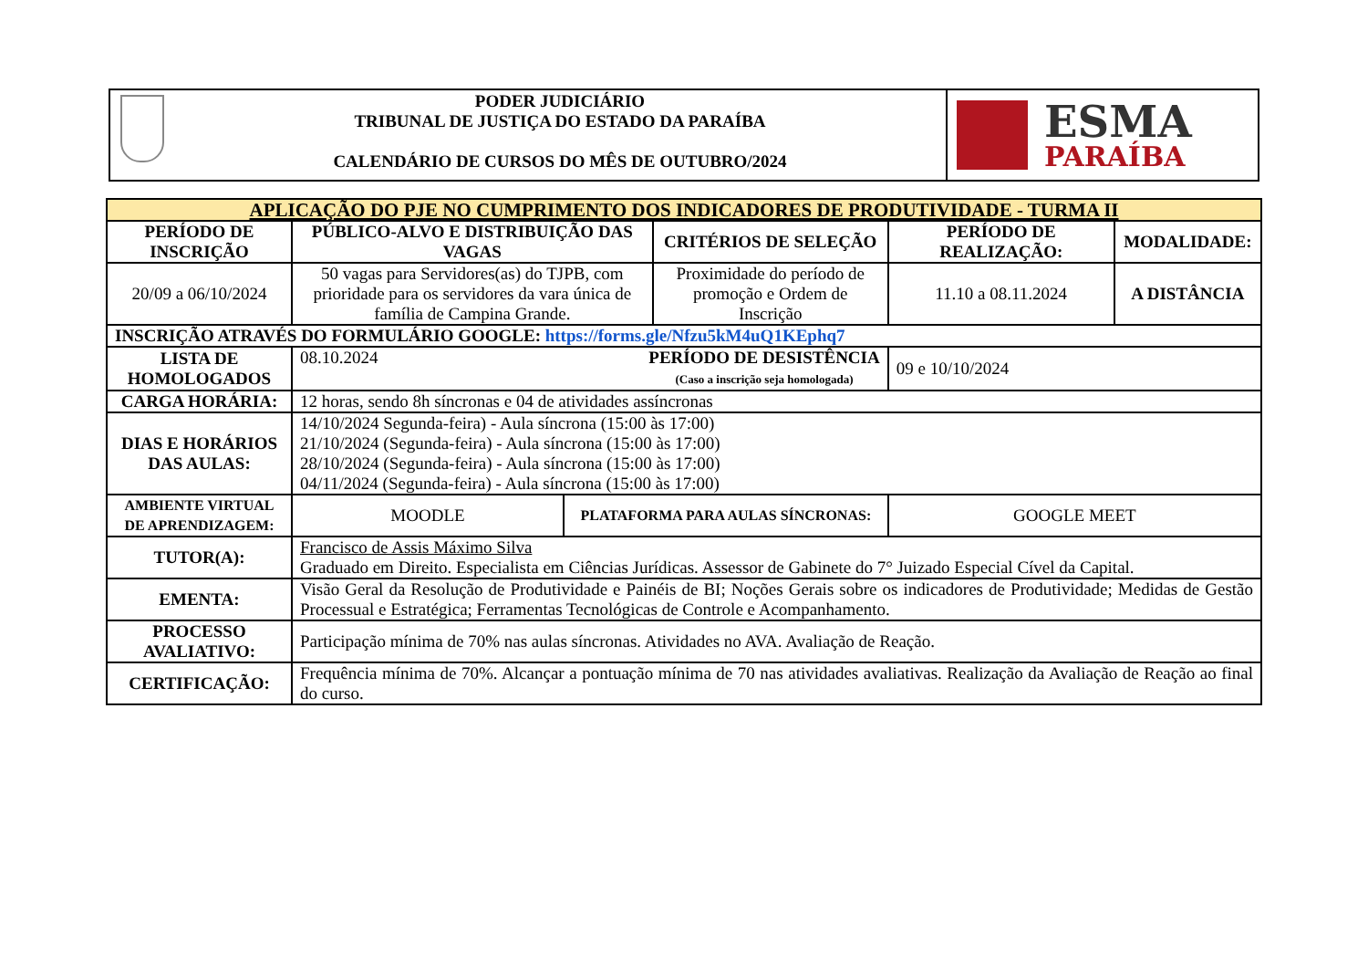| | PODER JUDICIÁRIO TRIBUNAL DE JUSTIÇA DO ESTADO DA PARAÍBA CALENDÁRIO DE CURSOS DO MÊS DE OUTUBRO/2024 | ESMA PARAÍBA |
| APLICAÇÃO DO PJE NO CUMPRIMENTO DOS INDICADORES DE PRODUTIVIDADE - TURMA II | | | | | |
| --- | --- | --- | --- | --- | --- |
| PERÍODO DE INSCRIÇÃO | PÚBLICO-ALVO E DISTRIBUIÇÃO DAS VAGAS | | CRITÉRIOS DE SELEÇÃO | PERÍODO DE REALIZAÇÃO: | MODALIDADE: |
| 20/09 a 06/10/2024 | 50 vagas para Servidores(as) do TJPB, com prioridade para os servidores da vara única de família de Campina Grande. | | Proximidade do período de promoção e Ordem de Inscrição | 11.10 a 08.11.2024 | A DISTÂNCIA |
| INSCRIÇÃO ATRAVÉS DO FORMULÁRIO GOOGLE: https://forms.gle/Nfzu5kM4uQ1KEphq7 | | | | | |
| LISTA DE HOMOLOGADOS | 08.10.2024 PERÍODO DE DESISTÊNCIA (Caso a inscrição seja homologada) | | | 09 e 10/10/2024 | |
| CARGA HORÁRIA: | 12 horas, sendo 8h síncronas e 04 de atividades assíncronas | | | | |
| DIAS E HORÁRIOS DAS AULAS: | 14/10/2024 Segunda-feira) - Aula síncrona (15:00 às 17:00) 21/10/2024 (Segunda-feira) - Aula síncrona (15:00 às 17:00) 28/10/2024 (Segunda-feira) - Aula síncrona (15:00 às 17:00) 04/11/2024 (Segunda-feira) - Aula síncrona (15:00 às 17:00) | | | | |
| AMBIENTE VIRTUAL DE APRENDIZAGEM: | MOODLE | PLATAFORMA PARA AULAS SÍNCRONAS: | | GOOGLE MEET | |
| TUTOR(A): | Francisco de Assis Máximo Silva Graduado em Direito. Especialista em Ciências Jurídicas. Assessor de Gabinete do 7° Juizado Especial Cível da Capital. | | | | |
| EMENTA: | Visão Geral da Resolução de Produtividade e Painéis de BI; Noções Gerais sobre os indicadores de Produtividade; Medidas de Gestão Processual e Estratégica; Ferramentas Tecnológicas de Controle e Acompanhamento. | | | | |
| PROCESSO AVALIATIVO: | Participação mínima de 70% nas aulas síncronas. Atividades no AVA. Avaliação de Reação. | | | | |
| CERTIFICAÇÃO: | Frequência mínima de 70%. Alcançar a pontuação mínima de 70 nas atividades avaliativas. Realização da Avaliação de Reação ao final do curso. | | | | |